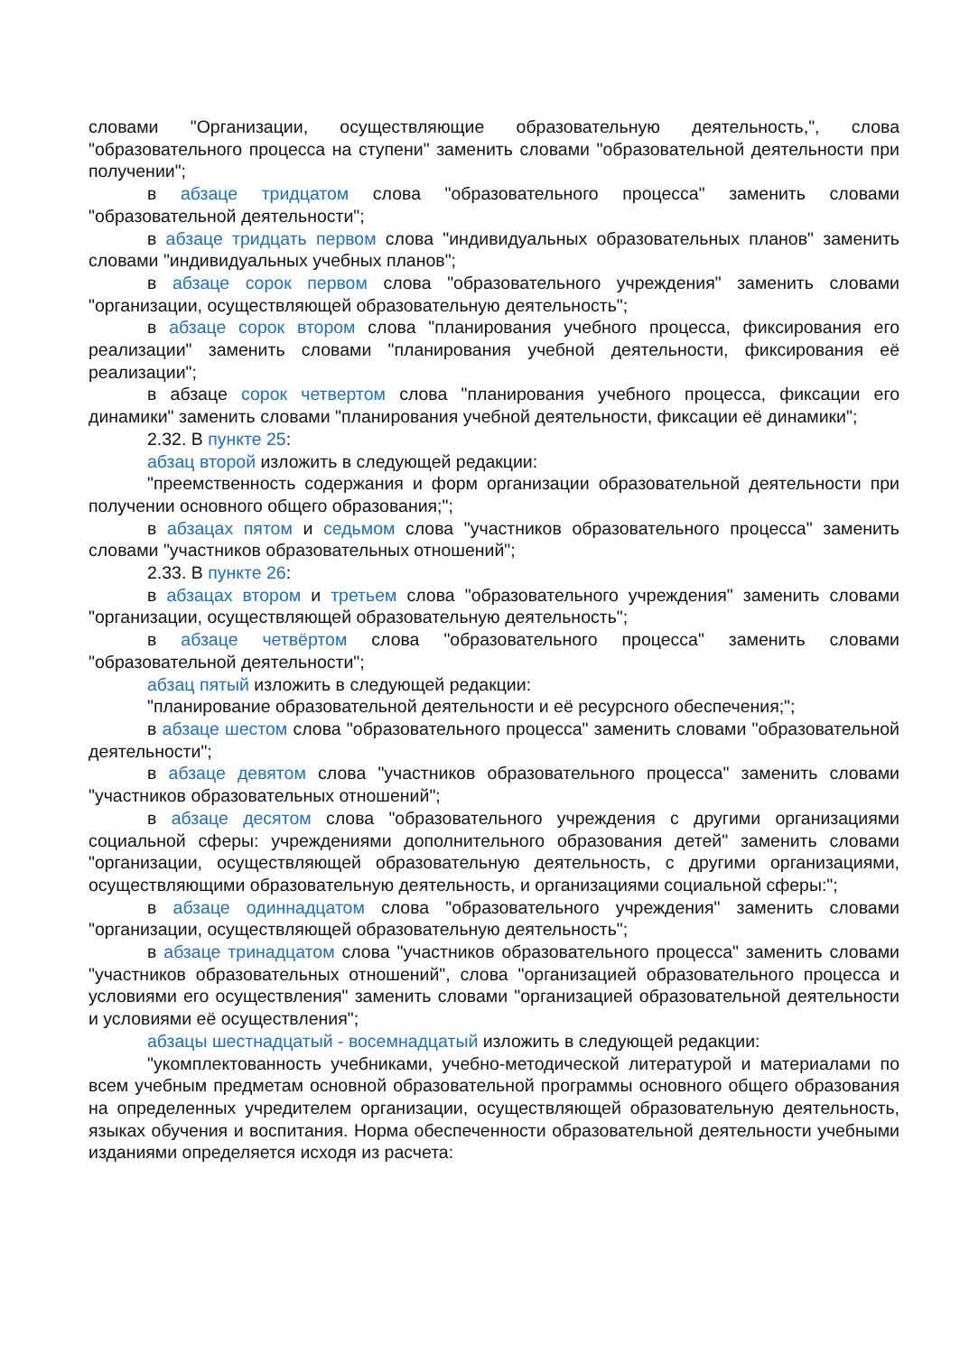словами "Организации, осуществляющие образовательную деятельность,", слова "образовательного процесса на ступени" заменить словами "образовательной деятельности при получении";
в абзаце тридцатом слова "образовательного процесса" заменить словами "образовательной деятельности";
в абзаце тридцать первом слова "индивидуальных образовательных планов" заменить словами "индивидуальных учебных планов";
в абзаце сорок первом слова "образовательного учреждения" заменить словами "организации, осуществляющей образовательную деятельность";
в абзаце сорок втором слова "планирования учебного процесса, фиксирования его реализации" заменить словами "планирования учебной деятельности, фиксирования её реализации";
в абзаце сорок четвертом слова "планирования учебного процесса, фиксации его динамики" заменить словами "планирования учебной деятельности, фиксации её динамики";
2.32. В пункте 25:
абзац второй изложить в следующей редакции:
"преемственность содержания и форм организации образовательной деятельности при получении основного общего образования;";
в абзацах пятом и седьмом слова "участников образовательного процесса" заменить словами "участников образовательных отношений";
2.33. В пункте 26:
в абзацах втором и третьем слова "образовательного учреждения" заменить словами "организации, осуществляющей образовательную деятельность";
в абзаце четвёртом слова "образовательного процесса" заменить словами "образовательной деятельности";
абзац пятый изложить в следующей редакции:
"планирование образовательной деятельности и её ресурсного обеспечения;";
в абзаце шестом слова "образовательного процесса" заменить словами "образовательной деятельности";
в абзаце девятом слова "участников образовательного процесса" заменить словами "участников образовательных отношений";
в абзаце десятом слова "образовательного учреждения с другими организациями социальной сферы: учреждениями дополнительного образования детей" заменить словами "организации, осуществляющей образовательную деятельность, с другими организациями, осуществляющими образовательную деятельность, и организациями социальной сферы:";
в абзаце одиннадцатом слова "образовательного учреждения" заменить словами "организации, осуществляющей образовательную деятельность";
в абзаце тринадцатом слова "участников образовательного процесса" заменить словами "участников образовательных отношений", слова "организацией образовательного процесса и условиями его осуществления" заменить словами "организацией образовательной деятельности и условиями её осуществления";
абзацы шестнадцатый - восемнадцатый изложить в следующей редакции:
"укомплектованность учебниками, учебно-методической литературой и материалами по всем учебным предметам основной образовательной программы основного общего образования на определенных учредителем организации, осуществляющей образовательную деятельность, языках обучения и воспитания. Норма обеспеченности образовательной деятельности учебными изданиями определяется исходя из расчета: